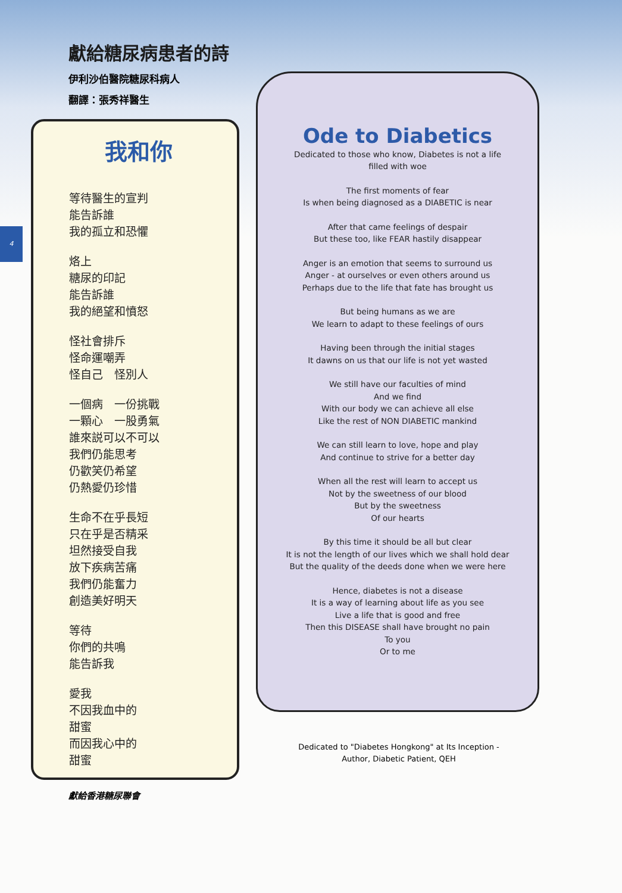獻給糖尿病患者的詩
伊利沙伯醫院糖尿科病人
翻譯：張秀祥醫生
4
我和你
等待醫生的宣判
能告訴誰
我的孤立和恐懼
烙上
糖尿的印記
能告訴誰
我的絕望和憤怒
怪社會排斥
怪命運嘲弄
怪自己　怪別人
一個病　一份挑戰
一顆心　一股勇氣
誰來説可以不可以
我們仍能思考
仍歡笑仍希望
仍熱愛仍珍惜
生命不在乎長短
只在乎是否精采
坦然接受自我
放下疾病苦痛
我們仍能奮力
創造美好明天
等待
你們的共鳴
能告訴我
愛我
不因我血中的
甜蜜
而因我心中的
甜蜜
Ode to Diabetics
Dedicated to those who know, Diabetes is not a life
filled with woe
The first moments of fear
Is when being diagnosed as a DIABETIC is near
After that came feelings of despair
But these too, like FEAR hastily disappear
Anger is an emotion that seems to surround us
Anger - at ourselves or even others around us
Perhaps due to the life that fate has brought us
But being humans as we are
We learn to adapt to these feelings of ours
Having been through the initial stages
It dawns on us that our life is not yet wasted
We still have our faculties of mind
And we find
With our body we can achieve all else
Like the rest of NON DIABETIC mankind
We can still learn to love, hope and play
And continue to strive for a better day
When all the rest will learn to accept us
Not by the sweetness of our blood
But by the sweetness
Of our hearts
By this time it should be all but clear
It is not the length of our lives which we shall hold dear
But the quality of the deeds done when we were here
Hence, diabetes is not a disease
It is a way of learning about life as you see
Live a life that is good and free
Then this DISEASE shall have brought no pain
To you
Or to me
Dedicated to "Diabetes Hongkong" at Its Inception -
Author, Diabetic Patient, QEH
獻給香港糖尿聯會